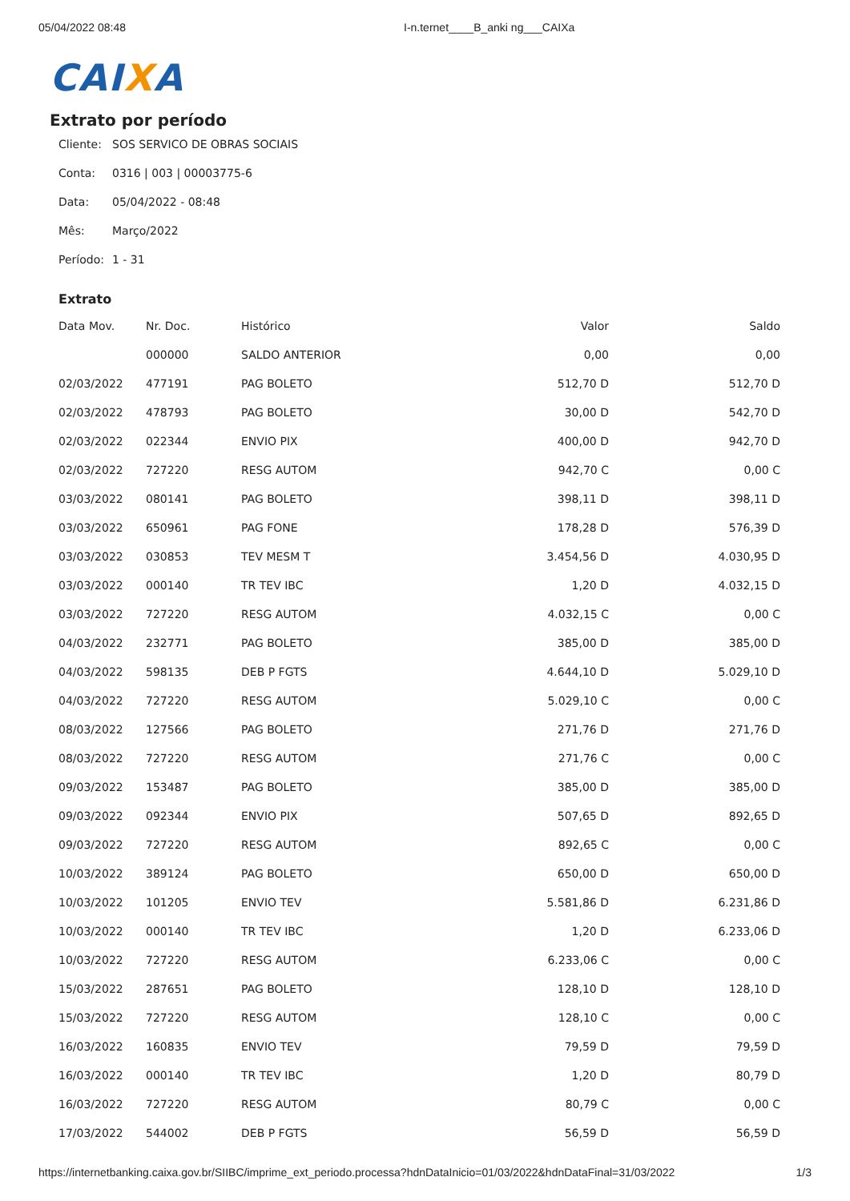05/04/2022 08:48 I-n.ternet____B_anki ng___CAIXa
CAIXA
Extrato por período
Cliente: SOS SERVICO DE OBRAS SOCIAIS
Conta: 0316 | 003 | 00003775-6
Data: 05/04/2022 - 08:48
Mês: Março/2022
Período: 1 - 31
Extrato
| Data Mov. | Nr. Doc. | Histórico | Valor | Saldo |
| --- | --- | --- | --- | --- |
| | 000000 | SALDO ANTERIOR | 0,00 | 0,00 |
| 02/03/2022 | 477191 | PAG BOLETO | 512,70 D | 512,70 D |
| 02/03/2022 | 478793 | PAG BOLETO | 30,00 D | 542,70 D |
| 02/03/2022 | 022344 | ENVIO PIX | 400,00 D | 942,70 D |
| 02/03/2022 | 727220 | RESG AUTOM | 942,70 C | 0,00 C |
| 03/03/2022 | 080141 | PAG BOLETO | 398,11 D | 398,11 D |
| 03/03/2022 | 650961 | PAG FONE | 178,28 D | 576,39 D |
| 03/03/2022 | 030853 | TEV MESM T | 3.454,56 D | 4.030,95 D |
| 03/03/2022 | 000140 | TR TEV IBC | 1,20 D | 4.032,15 D |
| 03/03/2022 | 727220 | RESG AUTOM | 4.032,15 C | 0,00 C |
| 04/03/2022 | 232771 | PAG BOLETO | 385,00 D | 385,00 D |
| 04/03/2022 | 598135 | DEB P FGTS | 4.644,10 D | 5.029,10 D |
| 04/03/2022 | 727220 | RESG AUTOM | 5.029,10 C | 0,00 C |
| 08/03/2022 | 127566 | PAG BOLETO | 271,76 D | 271,76 D |
| 08/03/2022 | 727220 | RESG AUTOM | 271,76 C | 0,00 C |
| 09/03/2022 | 153487 | PAG BOLETO | 385,00 D | 385,00 D |
| 09/03/2022 | 092344 | ENVIO PIX | 507,65 D | 892,65 D |
| 09/03/2022 | 727220 | RESG AUTOM | 892,65 C | 0,00 C |
| 10/03/2022 | 389124 | PAG BOLETO | 650,00 D | 650,00 D |
| 10/03/2022 | 101205 | ENVIO TEV | 5.581,86 D | 6.231,86 D |
| 10/03/2022 | 000140 | TR TEV IBC | 1,20 D | 6.233,06 D |
| 10/03/2022 | 727220 | RESG AUTOM | 6.233,06 C | 0,00 C |
| 15/03/2022 | 287651 | PAG BOLETO | 128,10 D | 128,10 D |
| 15/03/2022 | 727220 | RESG AUTOM | 128,10 C | 0,00 C |
| 16/03/2022 | 160835 | ENVIO TEV | 79,59 D | 79,59 D |
| 16/03/2022 | 000140 | TR TEV IBC | 1,20 D | 80,79 D |
| 16/03/2022 | 727220 | RESG AUTOM | 80,79 C | 0,00 C |
| 17/03/2022 | 544002 | DEB P FGTS | 56,59 D | 56,59 D |
https://internetbanking.caixa.gov.br/SIIBC/imprime_ext_periodo.processa?hdnDataInicio=01/03/2022&hdnDataFinal=31/03/2022 1/3